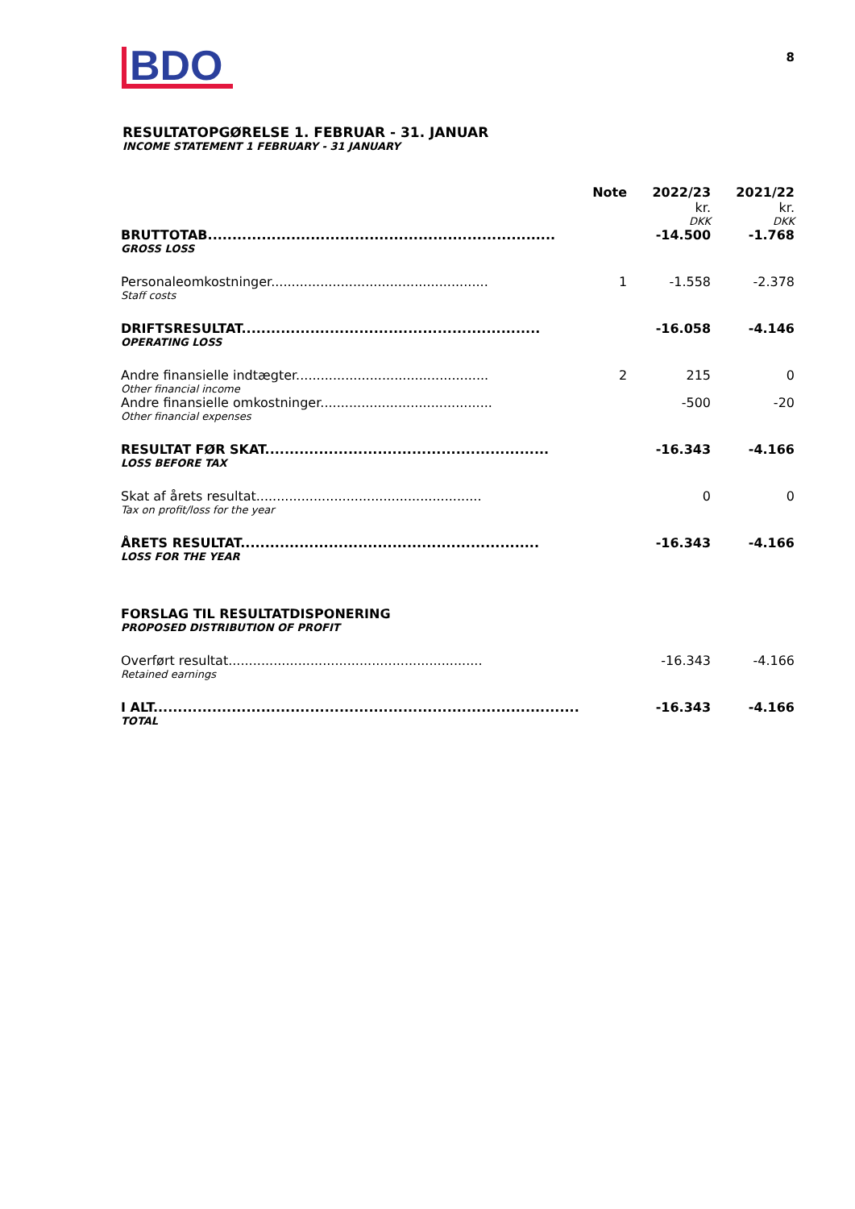BDO
8
RESULTATOPGØRELSE 1. FEBRUAR - 31. JANUAR
INCOME STATEMENT 1 FEBRUARY - 31 JANUARY
| | Note | 2022/23 kr. DKK | 2021/22 kr. DKK |
| --- | --- | --- | --- |
| BRUTTOTAB....................................................................... GROSS LOSS | | -14.500 | -1.768 |
| Personaleomkostninger..................................................... Staff costs | 1 | -1.558 | -2.378 |
| DRIFTSRESULTAT............................................................. OPERATING LOSS | | -16.058 | -4.146 |
| Andre finansielle indtægter............................................... Other financial income | 2 | 215 | 0 |
| Andre finansielle omkostninger.......................................... Other financial expenses | | -500 | -20 |
| RESULTAT FØR SKAT.......................................................... LOSS BEFORE TAX | | -16.343 | -4.166 |
| Skat af årets resultat....................................................... Tax on profit/loss for the year | | 0 | 0 |
| ÅRETS RESULTAT............................................................. LOSS FOR THE YEAR | | -16.343 | -4.166 |
| FORSLAG TIL RESULTATDISPONERING PROPOSED DISTRIBUTION OF PROFIT | | | |
| Overført resultat.............................................................. Retained earnings | | -16.343 | -4.166 |
| I ALT....................................................................................... TOTAL | | -16.343 | -4.166 |